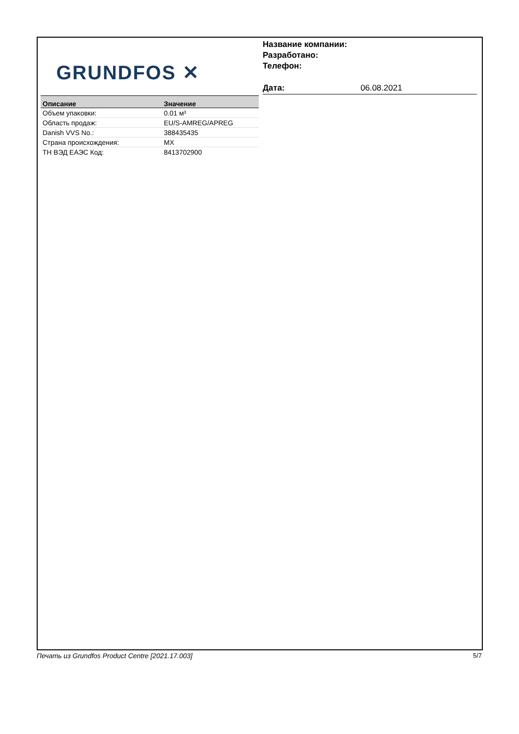GRUNDFOS ✕
Название компании:
Разработано:
Телефон:
Дата: 06.08.2021
| Описание | Значение |
| --- | --- |
| Объем упаковки: | 0.01 м³ |
| Область продаж: | EU/S-AMREG/APREG |
| Danish VVS No.: | 388435435 |
| Страна происхождения: | MX |
| ТН ВЭД ЕАЭС Код: | 8413702900 |
Печать из Grundfos Product Centre [2021.17.003] 5/7